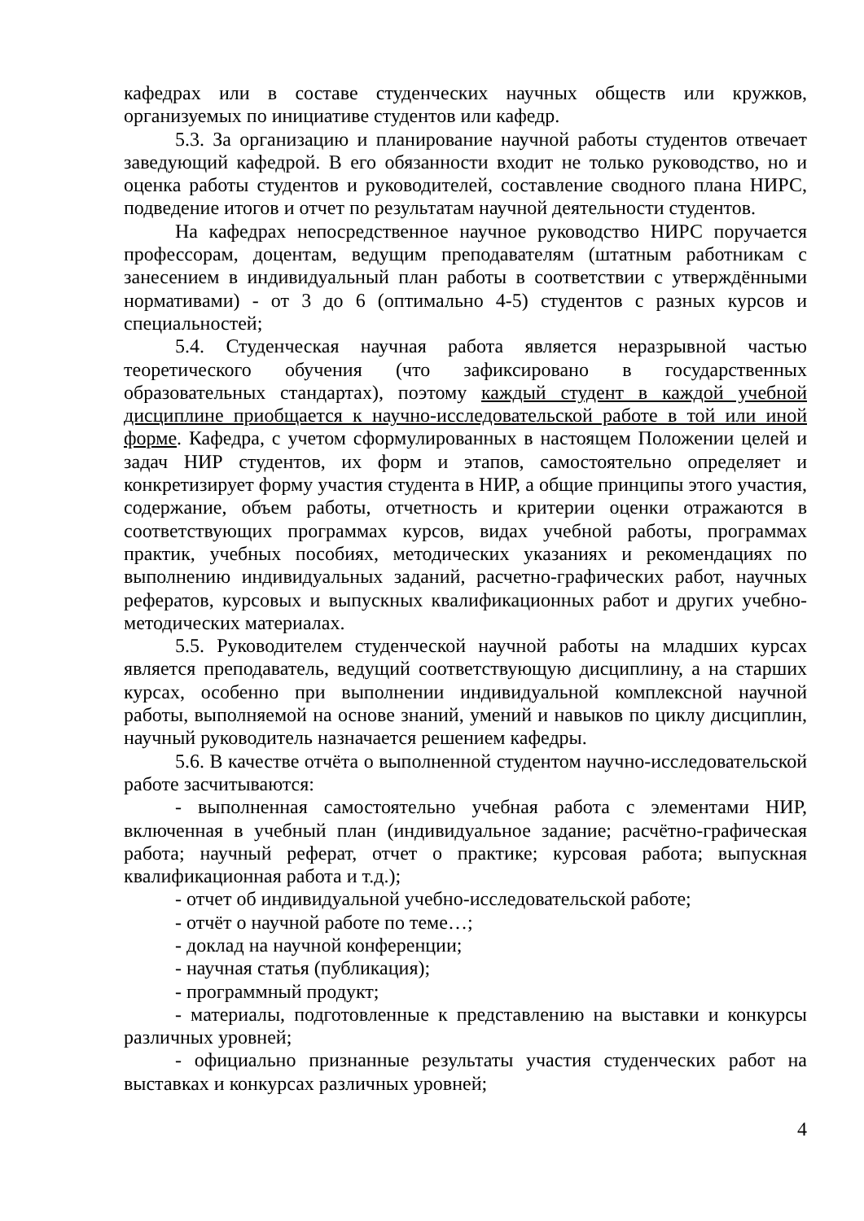кафедрах или в составе студенческих научных обществ или кружков, организуемых по инициативе студентов или кафедр.
5.3. За организацию и планирование научной работы студентов отвечает заведующий кафедрой. В его обязанности входит не только руководство, но и оценка работы студентов и руководителей, составление сводного плана НИРС, подведение итогов и отчет по результатам научной деятельности студентов.
На кафедрах непосредственное научное руководство НИРС поручается профессорам, доцентам, ведущим преподавателям (штатным работникам с занесением в индивидуальный план работы в соответствии с утверждёнными нормативами) - от 3 до 6 (оптимально 4-5) студентов с разных курсов и специальностей;
5.4. Студенческая научная работа является неразрывной частью теоретического обучения (что зафиксировано в государственных образовательных стандартах), поэтому каждый студент в каждой учебной дисциплине приобщается к научно-исследовательской работе в той или иной форме. Кафедра, с учетом сформулированных в настоящем Положении целей и задач НИР студентов, их форм и этапов, самостоятельно определяет и конкретизирует форму участия студента в НИР, а общие принципы этого участия, содержание, объем работы, отчетность и критерии оценки отражаются в соответствующих программах курсов, видах учебной работы, программах практик, учебных пособиях, методических указаниях и рекомендациях по выполнению индивидуальных заданий, расчетно-графических работ, научных рефератов, курсовых и выпускных квалификационных работ и других учебно-методических материалах.
5.5. Руководителем студенческой научной работы на младших курсах является преподаватель, ведущий соответствующую дисциплину, а на старших курсах, особенно при выполнении индивидуальной комплексной научной работы, выполняемой на основе знаний, умений и навыков по циклу дисциплин, научный руководитель назначается решением кафедры.
5.6. В качестве отчёта о выполненной студентом научно-исследовательской работе засчитываются:
- выполненная самостоятельно учебная работа с элементами НИР, включенная в учебный план (индивидуальное задание; расчётно-графическая работа; научный реферат, отчет о практике; курсовая работа; выпускная квалификационная работа и т.д.);
- отчет об индивидуальной учебно-исследовательской работе;
- отчёт о научной работе по теме…;
- доклад на научной конференции;
- научная статья (публикация);
- программный продукт;
- материалы, подготовленные к представлению на выставки и конкурсы различных уровней;
- официально признанные результаты участия студенческих работ на выставках и конкурсах различных уровней;
4